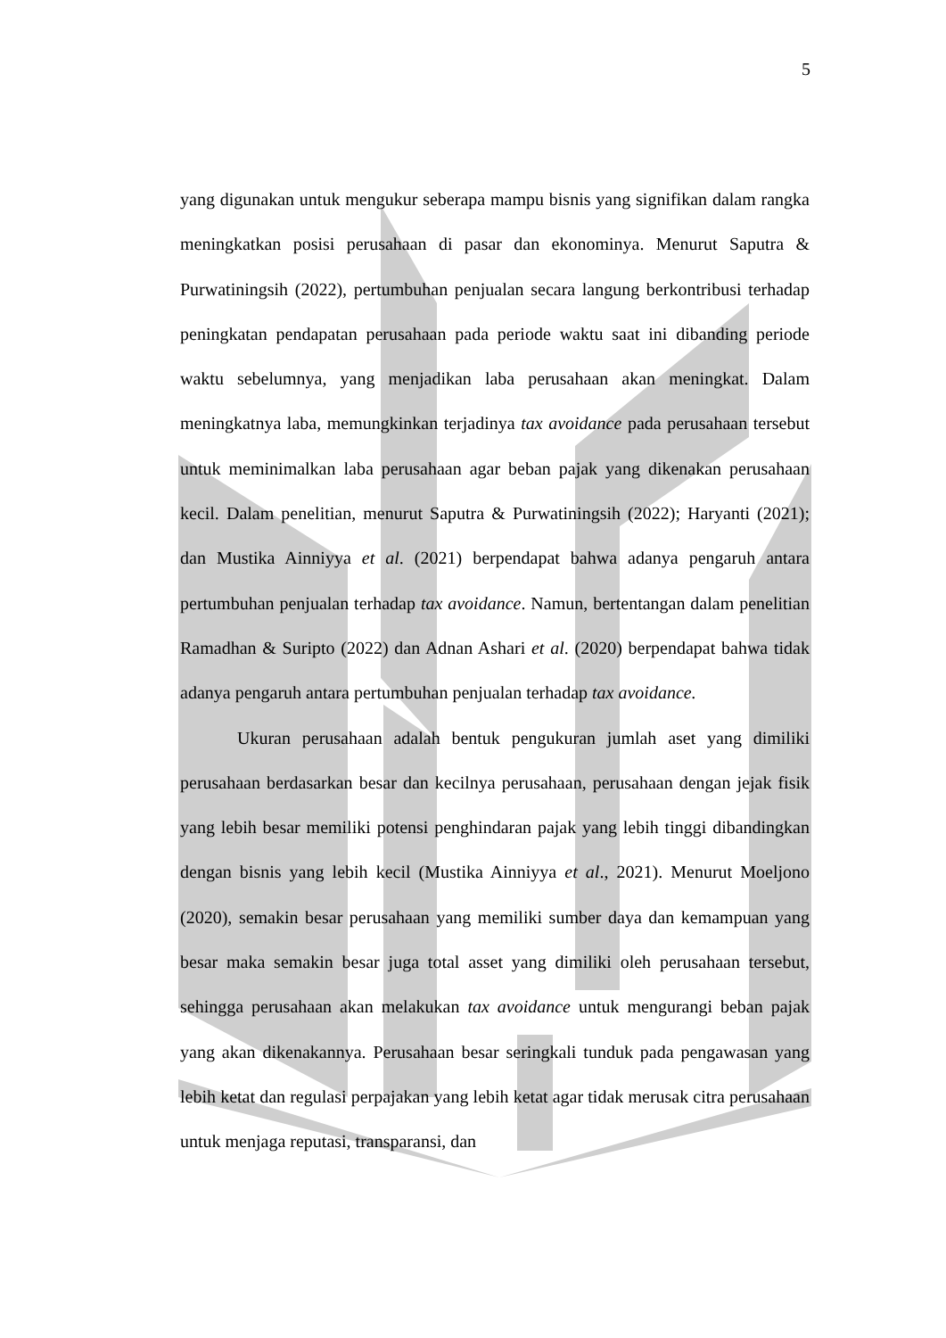5
yang digunakan untuk mengukur seberapa mampu bisnis yang signifikan dalam rangka meningkatkan posisi perusahaan di pasar dan ekonominya. Menurut Saputra & Purwatiningsih (2022), pertumbuhan penjualan secara langung berkontribusi terhadap peningkatan pendapatan perusahaan pada periode waktu saat ini dibanding periode waktu sebelumnya, yang menjadikan laba perusahaan akan meningkat. Dalam meningkatnya laba, memungkinkan terjadinya tax avoidance pada perusahaan tersebut untuk meminimalkan laba perusahaan agar beban pajak yang dikenakan perusahaan kecil. Dalam penelitian, menurut Saputra & Purwatiningsih (2022); Haryanti (2021); dan Mustika Ainniyya et al. (2021) berpendapat bahwa adanya pengaruh antara pertumbuhan penjualan terhadap tax avoidance. Namun, bertentangan dalam penelitian Ramadhan & Suripto (2022) dan Adnan Ashari et al. (2020) berpendapat bahwa tidak adanya pengaruh antara pertumbuhan penjualan terhadap tax avoidance.
Ukuran perusahaan adalah bentuk pengukuran jumlah aset yang dimiliki perusahaan berdasarkan besar dan kecilnya perusahaan, perusahaan dengan jejak fisik yang lebih besar memiliki potensi penghindaran pajak yang lebih tinggi dibandingkan dengan bisnis yang lebih kecil (Mustika Ainniyya et al., 2021). Menurut Moeljono (2020), semakin besar perusahaan yang memiliki sumber daya dan kemampuan yang besar maka semakin besar juga total asset yang dimiliki oleh perusahaan tersebut, sehingga perusahaan akan melakukan tax avoidance untuk mengurangi beban pajak yang akan dikenakannya. Perusahaan besar seringkali tunduk pada pengawasan yang lebih ketat dan regulasi perpajakan yang lebih ketat agar tidak merusak citra perusahaan untuk menjaga reputasi, transparansi, dan